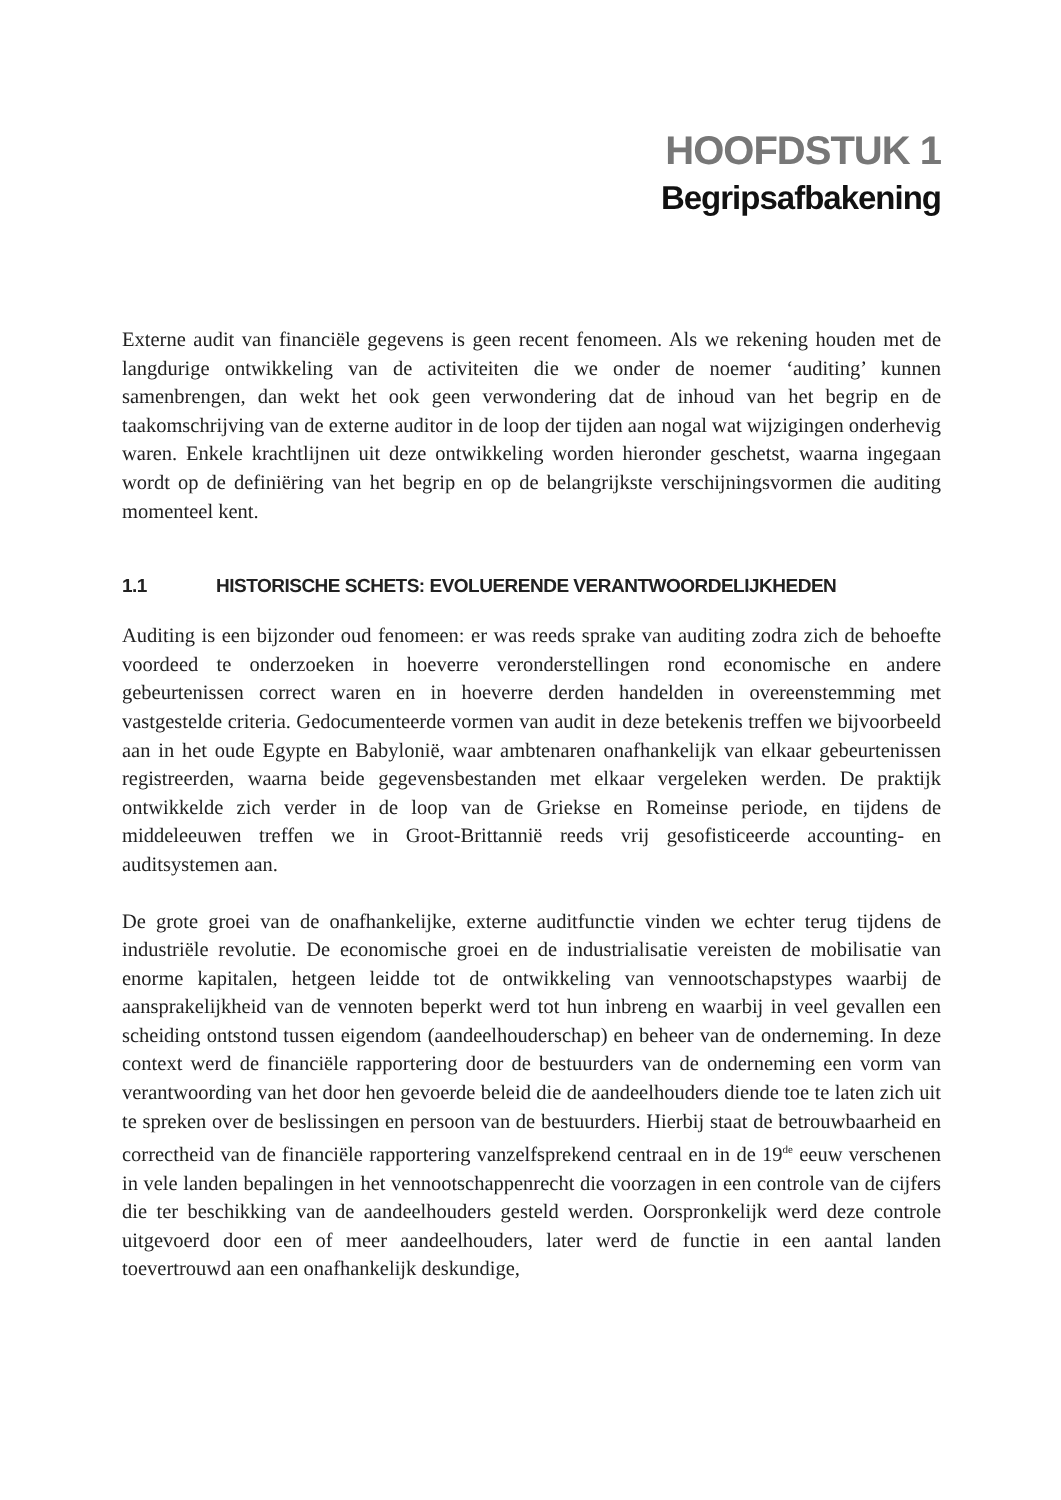HOOFDSTUK 1
Begripsafbakening
Externe audit van financiële gegevens is geen recent fenomeen. Als we rekening houden met de langdurige ontwikkeling van de activiteiten die we onder de noemer ‘auditing’ kunnen samenbrengen, dan wekt het ook geen verwondering dat de inhoud van het begrip en de taakomschrijving van de externe auditor in de loop der tijden aan nogal wat wijzigingen onderhevig waren. Enkele krachtlijnen uit deze ontwikkeling worden hieronder geschetst, waarna ingegaan wordt op de definiëring van het begrip en op de belangrijkste verschijningsvormen die auditing momenteel kent.
1.1 HISTORISCHE SCHETS: EVOLUERENDE VERANTWOORDELIJKHEDEN
Auditing is een bijzonder oud fenomeen: er was reeds sprake van auditing zodra zich de behoefte voordeed te onderzoeken in hoeverre veronderstellingen rond economische en andere gebeurtenissen correct waren en in hoeverre derden handelden in overeenstemming met vastgestelde criteria. Gedocumenteerde vormen van audit in deze betekenis treffen we bijvoorbeeld aan in het oude Egypte en Babylonië, waar ambtenaren onafhankelijk van elkaar gebeurtenissen registreerden, waarna beide gegevensbestanden met elkaar vergeleken werden. De praktijk ontwikkelde zich verder in de loop van de Griekse en Romeinse periode, en tijdens de middeleeuwen treffen we in Groot-Brittannië reeds vrij gesofisticeerde accounting- en auditsystemen aan.
De grote groei van de onafhankelijke, externe auditfunctie vinden we echter terug tijdens de industriële revolutie. De economische groei en de industrialisatie vereisten de mobilisatie van enorme kapitalen, hetgeen leidde tot de ontwikkeling van vennootschapstypes waarbij de aansprakelijkheid van de vennoten beperkt werd tot hun inbreng en waarbij in veel gevallen een scheiding ontstond tussen eigendom (aandeelhouderschap) en beheer van de onderneming. In deze context werd de financiële rapportering door de bestuurders van de onderneming een vorm van verantwoording van het door hen gevoerde beleid die de aandeelhouders diende toe te laten zich uit te spreken over de beslissingen en persoon van de bestuurders. Hierbij staat de betrouwbaarheid en correctheid van de financiële rapportering vanzelfsprekend centraal en in de 19<sup>de</sup> eeuw verschenen in vele landen bepalingen in het vennootschappenrecht die voorzagen in een controle van de cijfers die ter beschikking van de aandeelhouders gesteld werden. Oorspronkelijk werd deze controle uitgevoerd door een of meer aandeelhouders, later werd de functie in een aantal landen toevertrouwd aan een onafhankelijk deskundige,